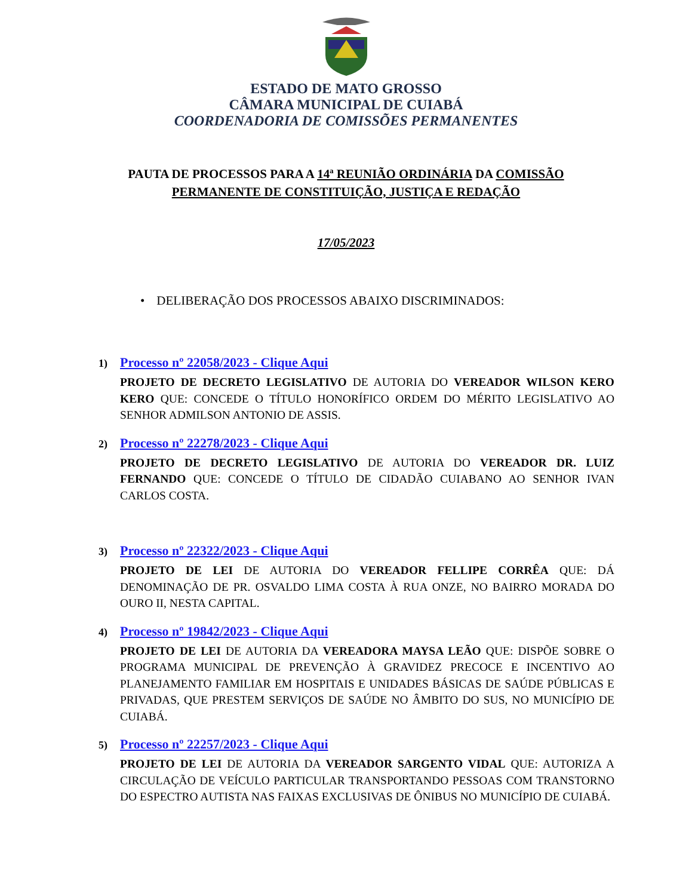ESTADO DE MATO GROSSO
CÂMARA MUNICIPAL DE CUIABÁ
COORDENADORIA DE COMISSÕES PERMANENTES
PAUTA DE PROCESSOS PARA A 14ª REUNIÃO ORDINÁRIA DA COMISSÃO PERMANENTE DE CONSTITUIÇÃO, JUSTIÇA E REDAÇÃO
17/05/2023
• DELIBERAÇÃO DOS PROCESSOS ABAIXO DISCRIMINADOS:
1) Processo nº 22058/2023 - Clique Aqui
PROJETO DE DECRETO LEGISLATIVO DE AUTORIA DO VEREADOR WILSON KERO KERO QUE: CONCEDE O TÍTULO HONORÍFICO ORDEM DO MÉRITO LEGISLATIVO AO SENHOR ADMILSON ANTONIO DE ASSIS.
2) Processo nº 22278/2023 - Clique Aqui
PROJETO DE DECRETO LEGISLATIVO DE AUTORIA DO VEREADOR DR. LUIZ FERNANDO QUE: CONCEDE O TÍTULO DE CIDADÃO CUIABANO AO SENHOR IVAN CARLOS COSTA.
3) Processo nº 22322/2023 - Clique Aqui
PROJETO DE LEI DE AUTORIA DO VEREADOR FELLIPE CORRÊA QUE: DÁ DENOMINAÇÃO DE PR. OSVALDO LIMA COSTA À RUA ONZE, NO BAIRRO MORADA DO OURO II, NESTA CAPITAL.
4) Processo nº 19842/2023 - Clique Aqui
PROJETO DE LEI DE AUTORIA DA VEREADORA MAYSA LEÃO QUE: DISPÕE SOBRE O PROGRAMA MUNICIPAL DE PREVENÇÃO À GRAVIDEZ PRECOCE E INCENTIVO AO PLANEJAMENTO FAMILIAR EM HOSPITAIS E UNIDADES BÁSICAS DE SAÚDE PÚBLICAS E PRIVADAS, QUE PRESTEM SERVIÇOS DE SAÚDE NO ÂMBITO DO SUS, NO MUNICÍPIO DE CUIABÁ.
5) Processo nº 22257/2023 - Clique Aqui
PROJETO DE LEI DE AUTORIA DA VEREADOR SARGENTO VIDAL QUE: AUTORIZA A CIRCULAÇÃO DE VEÍCULO PARTICULAR TRANSPORTANDO PESSOAS COM TRANSTORNO DO ESPECTRO AUTISTA NAS FAIXAS EXCLUSIVAS DE ÔNIBUS NO MUNICÍPIO DE CUIABÁ.